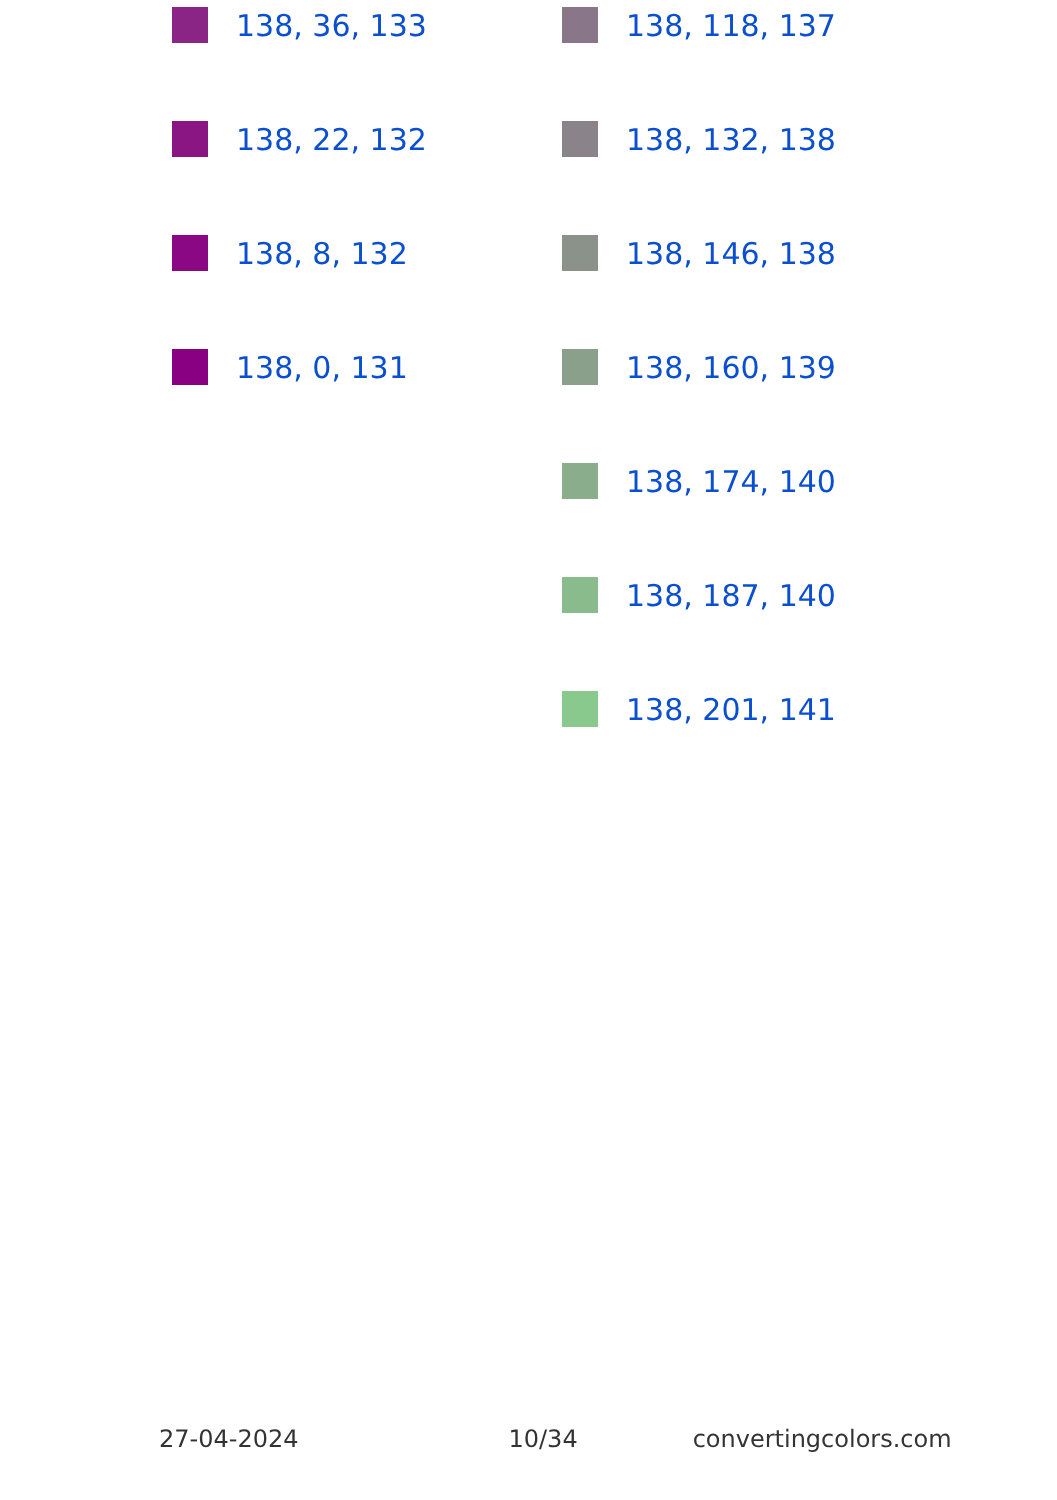138, 36, 133
138, 22, 132
138, 8, 132
138, 0, 131
138, 118, 137
138, 132, 138
138, 146, 138
138, 160, 139
138, 174, 140
138, 187, 140
138, 201, 141
27-04-2024 10/34 convertingcolors.com